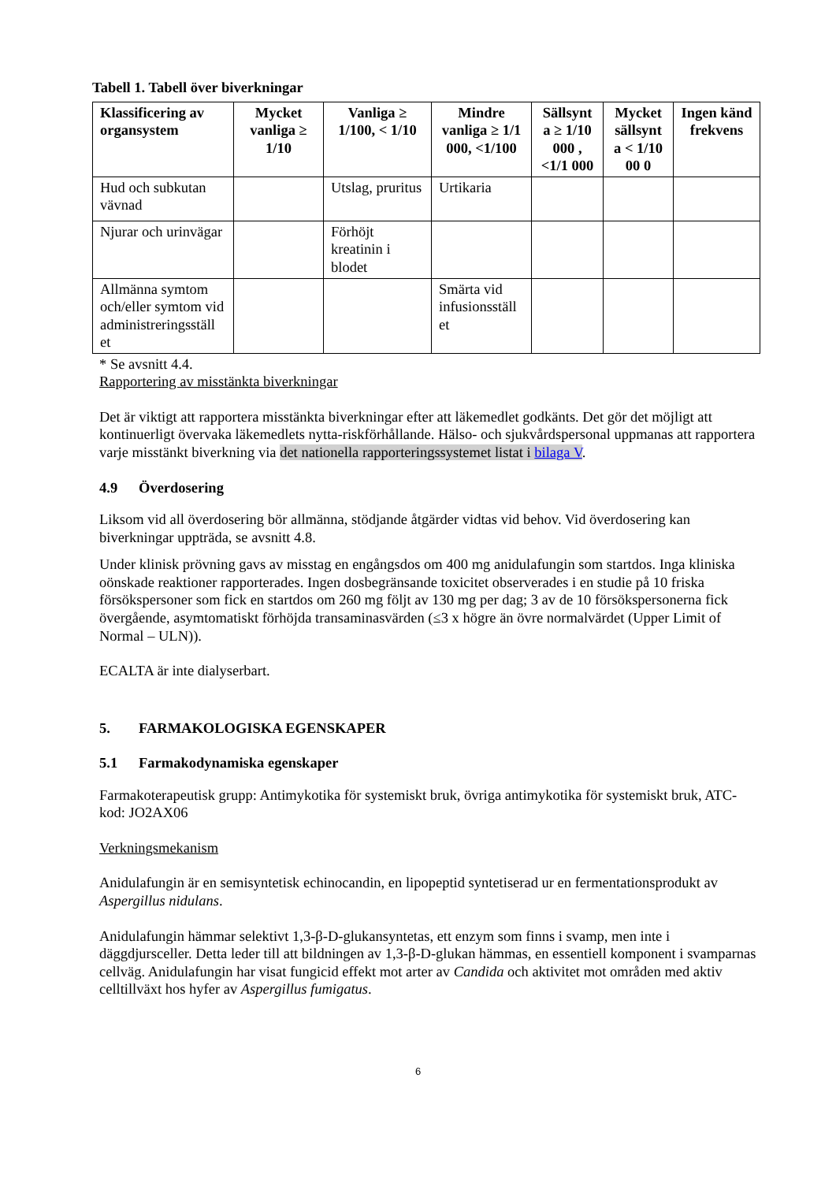Tabell 1. Tabell över biverkningar
| Klassificering av organsystem | Mycket vanliga ≥ 1/10 | Vanliga ≥ 1/100, < 1/10 | Mindre vanliga ≥ 1/1 000, <1/100 | Sällsynt a ≥ 1/10 000 , <1/1 000 | Mycket sällsynt a < 1/10 00 0 | Ingen känd frekvens |
| --- | --- | --- | --- | --- | --- | --- |
| Hud och subkutan vävnad | | Utslag, pruritus | Urtikaria | | | |
| Njurar och urinvägar | | Förhöjt kreatinin i blodet | | | | |
| Allmänna symtom och/eller symtom vid administreringsställ et | | | Smärta vid infusionsställ et | | | |
* Se avsnitt 4.4.
Rapportering av misstänkta biverkningar
Det är viktigt att rapportera misstänkta biverkningar efter att läkemedlet godkänts. Det gör det möjligt att kontinuerligt övervaka läkemedlets nytta-riskförhållande. Hälso- och sjukvårdspersonal uppmanas att rapportera varje misstänkt biverkning via det nationella rapporteringssystemet listat i bilaga V.
4.9 Överdosering
Liksom vid all överdosering bör allmänna, stödjande åtgärder vidtas vid behov. Vid överdosering kan biverkningar uppträda, se avsnitt 4.8.
Under klinisk prövning gavs av misstag en engångsdos om 400 mg anidulafungin som startdos. Inga kliniska oönskade reaktioner rapporterades. Ingen dosbegränsande toxicitet observerades i en studie på 10 friska försökspersoner som fick en startdos om 260 mg följt av 130 mg per dag; 3 av de 10 försökspersonerna fick övergående, asymtomatiskt förhöjda transaminasvärden (≤3 x högre än övre normalvärdet (Upper Limit of Normal – ULN)).
ECALTA är inte dialyserbart.
5. FARMAKOLOGISKA EGENSKAPER
5.1 Farmakodynamiska egenskaper
Farmakoterapeutisk grupp: Antimykotika för systemiskt bruk, övriga antimykotika för systemiskt bruk, ATC-kod: JO2AX06
Verkningsmekanism
Anidulafungin är en semisyntetisk echinocandin, en lipopeptid syntetiserad ur en fermentationsprodukt av Aspergillus nidulans.
Anidulafungin hämmar selektivt 1,3-β-D-glukansyntetas, ett enzym som finns i svamp, men inte i däggdjursceller. Detta leder till att bildningen av 1,3-β-D-glukan hämmas, en essentiell komponent i svamparnas cellväg. Anidulafungin har visat fungicid effekt mot arter av Candida och aktivitet mot områden med aktiv celltillväxt hos hyfer av Aspergillus fumigatus.
6